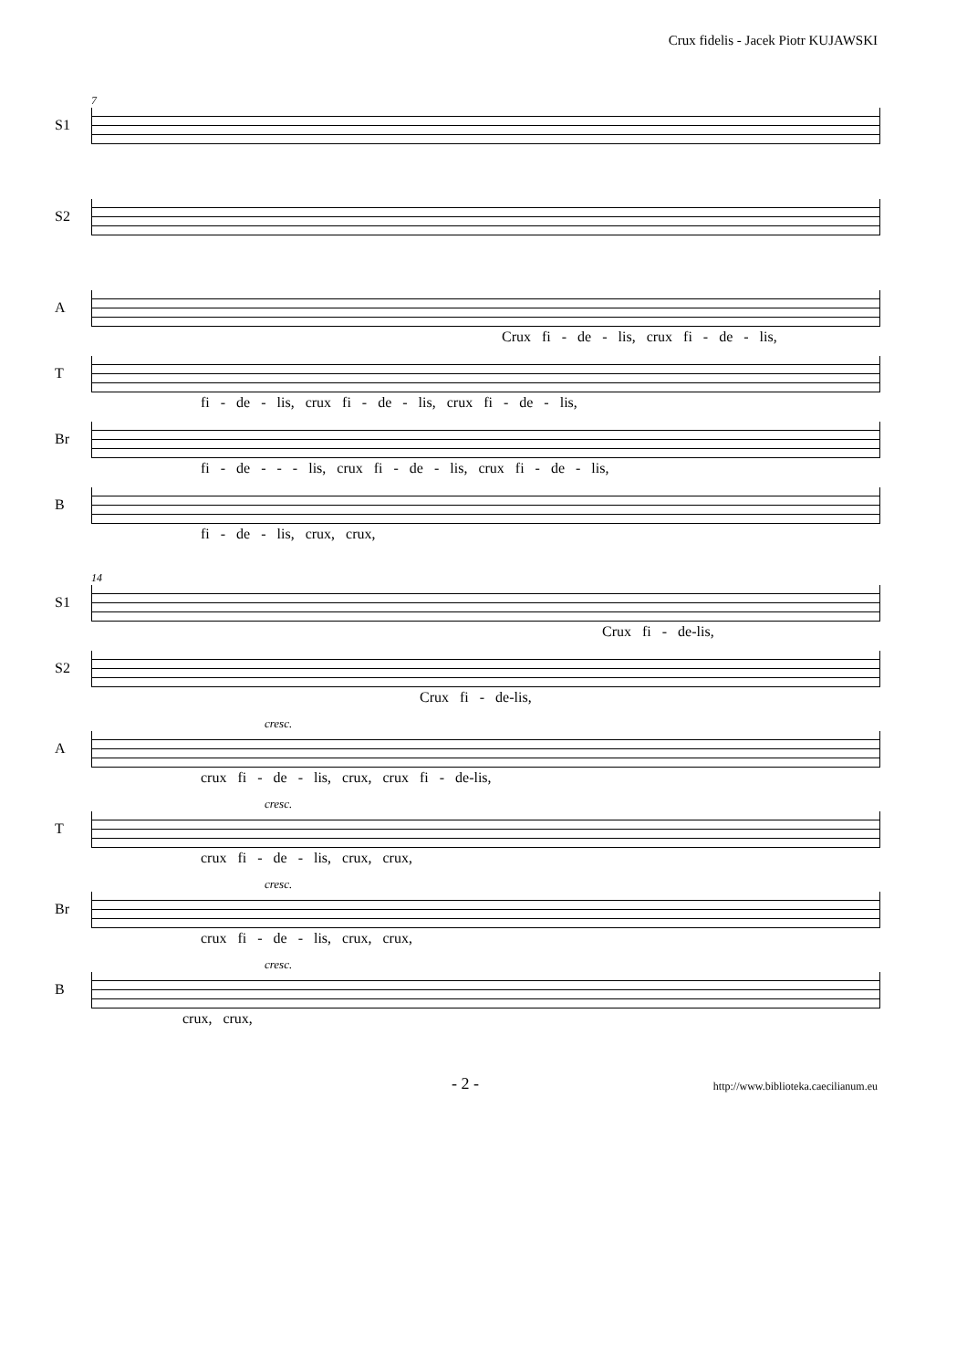Crux fidelis - Jacek Piotr KUJAWSKI
7
S1
S2
A
Crux fi - de - lis, crux fi - de - lis,
T
fi - de - lis, crux fi - de - lis, crux fi - de - lis,
Br
fi - de - - - lis, crux fi - de - lis, crux fi - de - lis,
B
fi - de - lis, crux, crux,
14
S1
Crux fi - de-lis,
S2
Crux fi - de-lis,
cresc.
A
crux fi - de - lis, crux, crux fi - de-lis,
cresc.
T
crux fi - de - lis, crux, crux,
cresc.
Br
crux fi - de - lis, crux, crux,
cresc.
B
crux, crux,
- 2 - http://www.biblioteka.caecilianum.eu